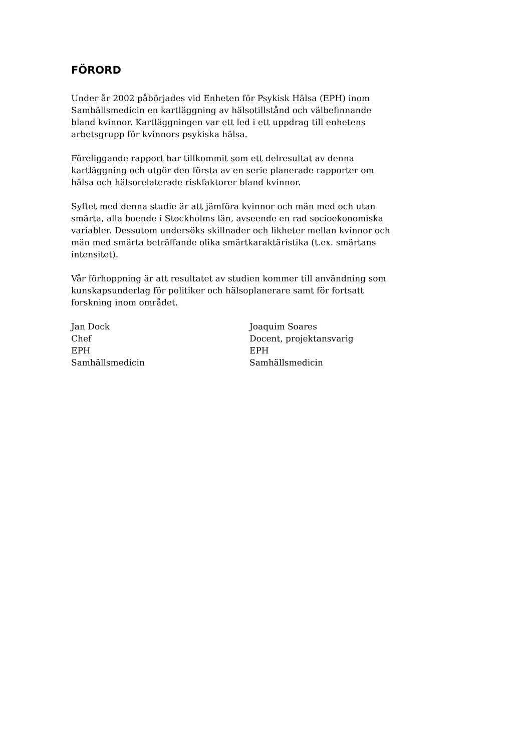FÖRORD
Under år 2002 påbörjades vid Enheten för Psykisk Hälsa (EPH) inom Samhällsmedicin en kartläggning av hälsotillstånd och välbefinnande bland kvinnor. Kartläggningen var ett led i ett uppdrag till enhetens arbetsgrupp för kvinnors psykiska hälsa.
Föreliggande rapport har tillkommit som ett delresultat av denna kartläggning och utgör den första av en serie planerade rapporter om hälsa och hälsorelaterade riskfaktorer bland kvinnor.
Syftet med denna studie är att jämföra kvinnor och män med och utan smärta, alla boende i Stockholms län, avseende en rad socioekonomiska variabler. Dessutom undersöks skillnader och likheter mellan kvinnor och män med smärta beträffande olika smärtkaraktäristika (t.ex. smärtans intensitet).
Vår förhoppning är att resultatet av studien kommer till användning som kunskapsunderlag för politiker och hälsoplanerare samt för fortsatt forskning inom området.
Jan Dock
Chef
EPH
Samhällsmedicin
Joaquim Soares
Docent, projektansvarig
EPH
Samhällsmedicin